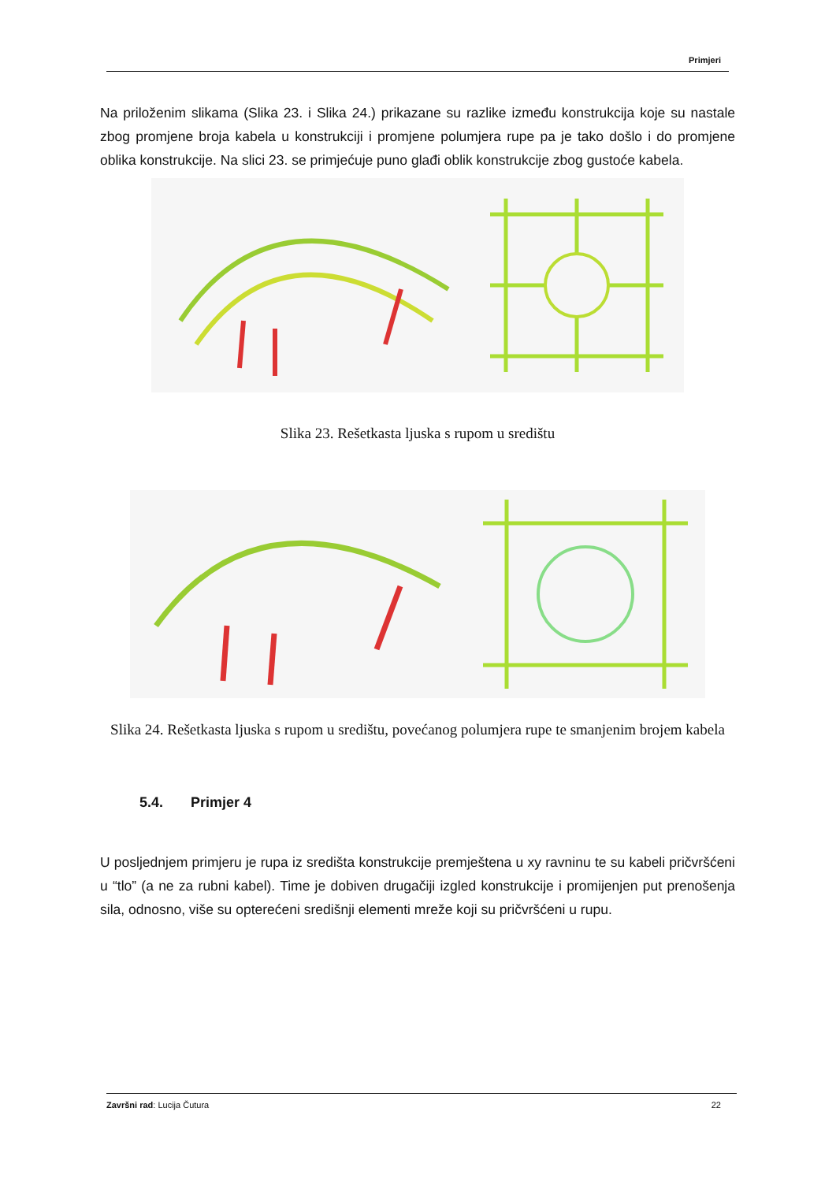Primjeri
Na priloženim slikama (Slika 23. i Slika 24.) prikazane su razlike između konstrukcija koje su nastale zbog promjene broja kabela u konstrukciji i promjene polumjera rupe pa je tako došlo i do promjene oblika konstrukcije. Na slici 23. se primjećuje puno glađi oblik konstrukcije zbog gustoće kabela.
Slika 23. Rešetkasta ljuska s rupom u središtu
Slika 24. Rešetkasta ljuska s rupom u središtu, povećanog polumjera rupe te smanjenim brojem kabela
5.4. Primjer 4
U posljednjem primjeru je rupa iz središta konstrukcije premještena u xy ravninu te su kabeli pričvršćeni u “tlo” (a ne za rubni kabel). Time je dobiven drugačiji izgled konstrukcije i promijenjen put prenošenja sila, odnosno, više su opterećeni središnji elementi mreže koji su pričvršćeni u rupu.
Završni rad: Lucija Čutura 22